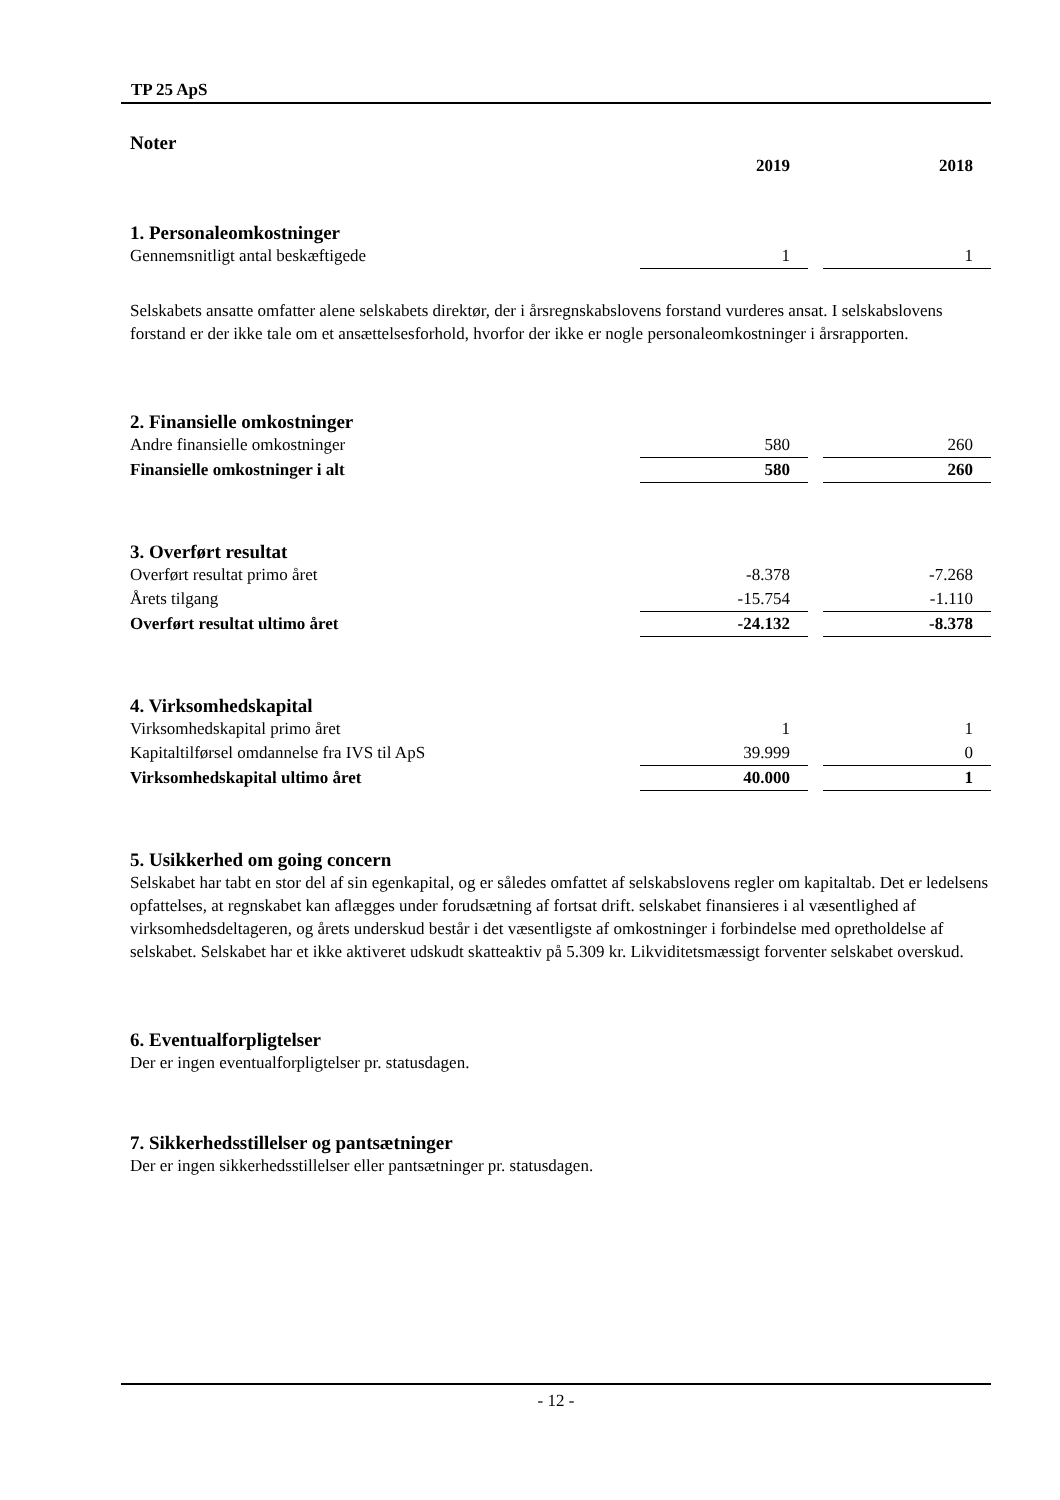TP 25 ApS
Noter
| | 2019 | | 2018 |
| --- | --- | --- | --- |
1. Personaleomkostninger
| Gennemsnitligt antal beskæftigede | 1 | | 1 |
Selskabets ansatte omfatter alene selskabets direktør, der i årsregnskabslovens forstand vurderes ansat. I selskabslovens forstand er der ikke tale om et ansættelsesforhold, hvorfor der ikke er nogle personaleomkostninger i årsrapporten.
2. Finansielle omkostninger
| Andre finansielle omkostninger | 580 | | 260 |
| Finansielle omkostninger i alt | 580 | | 260 |
3. Overført resultat
| Overført resultat primo året | -8.378 | | -7.268 |
| Årets tilgang | -15.754 | | -1.110 |
| Overført resultat ultimo året | -24.132 | | -8.378 |
4. Virksomhedskapital
| Virksomhedskapital primo året | 1 | | 1 |
| Kapitaltilførsel omdannelse fra IVS til ApS | 39.999 | | 0 |
| Virksomhedskapital ultimo året | 40.000 | | 1 |
5. Usikkerhed om going concern
Selskabet har tabt en stor del af sin egenkapital, og er således omfattet af selskabslovens regler om kapitaltab. Det er ledelsens opfattelses, at regnskabet kan aflægges under forudsætning af fortsat drift. selskabet finansieres i al væsentlighed af virksomhedsdeltageren, og årets underskud består i det væsentligste af omkostninger i forbindelse med opretholdelse af selskabet. Selskabet har et ikke aktiveret udskudt skatteaktiv på 5.309 kr. Likviditetsmæssigt forventer selskabet overskud.
6. Eventualforpligtelser
Der er ingen eventualforpligtelser pr. statusdagen.
7. Sikkerhedsstillelser og pantsætninger
Der er ingen sikkerhedsstillelser eller pantsætninger pr. statusdagen.
- 12 -